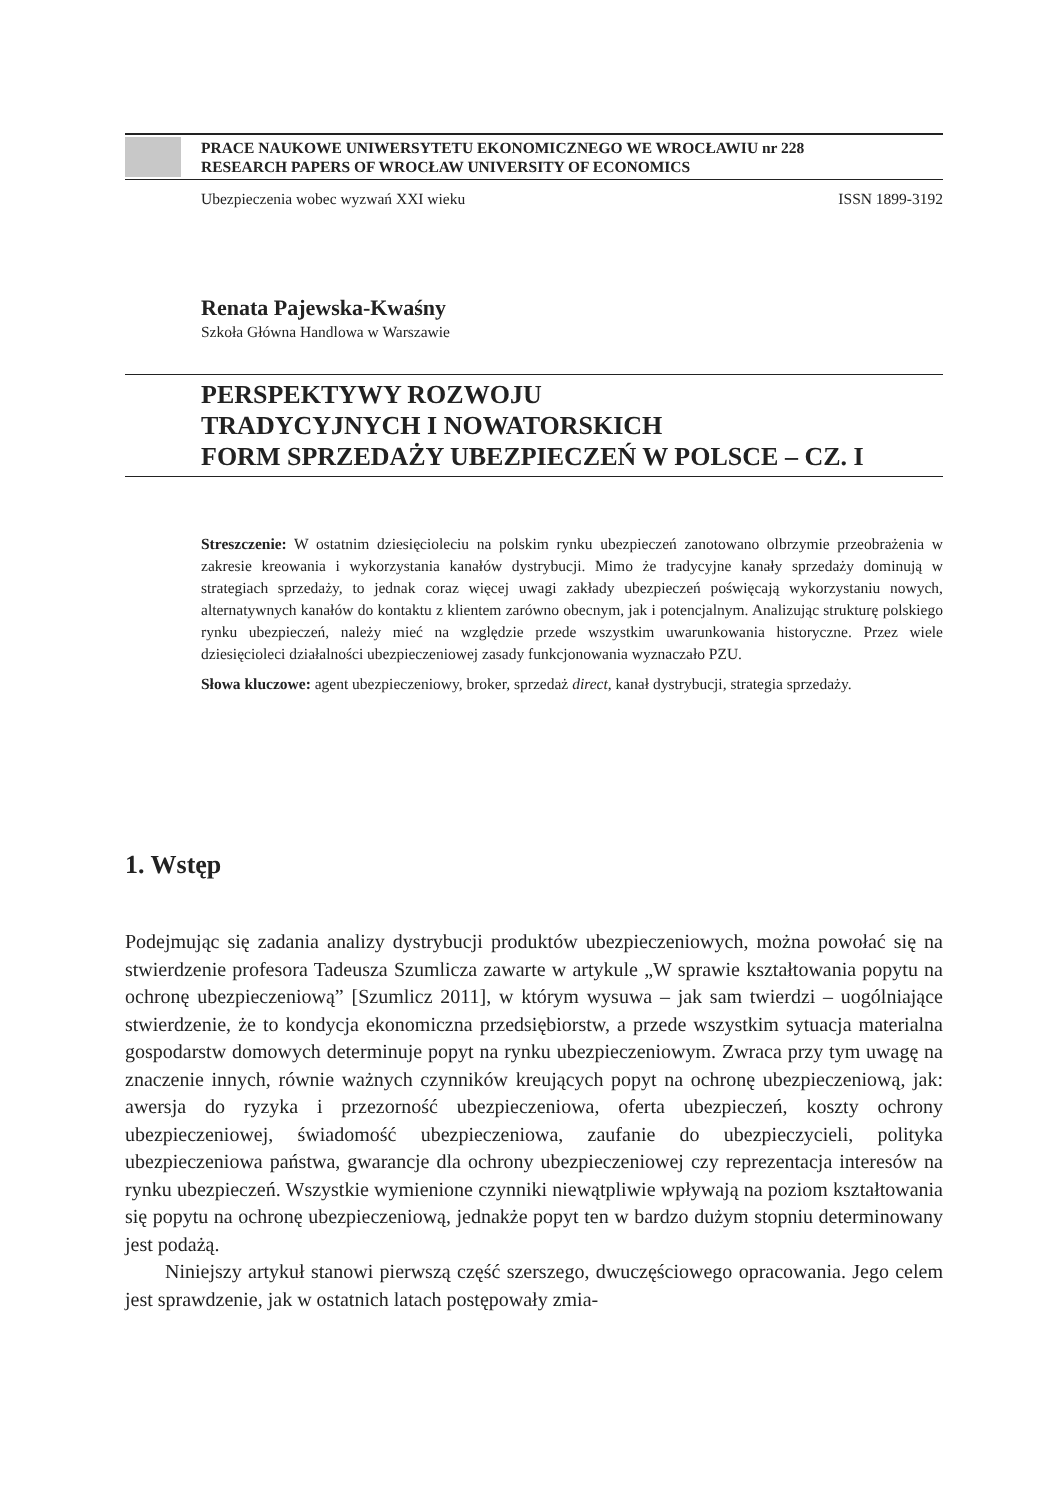PRACE NAUKOWE UNIWERSYTETU EKONOMICZNEGO WE WROCŁAWIU nr 228
RESEARCH PAPERS OF WROCŁAW UNIVERSITY OF ECONOMICS
Ubezpieczenia wobec wyzwań XXI wieku ISSN 1899-3192
Renata Pajewska-Kwaśny
Szkoła Główna Handlowa w Warszawie
PERSPEKTYWY ROZWOJU
TRADYCYJNYCH I NOWATORSKICH
FORM SPRZEDAŻY UBEZPIECZEŃ W POLSCE – CZ. I
Streszczenie: W ostatnim dziesięcioleciu na polskim rynku ubezpieczeń zanotowano olbrzymie przeobrażenia w zakresie kreowania i wykorzystania kanałów dystrybucji. Mimo że tradycyjne kanały sprzedaży dominują w strategiach sprzedaży, to jednak coraz więcej uwagi zakłady ubezpieczeń poświęcają wykorzystaniu nowych, alternatywnych kanałów do kontaktu z klientem zarówno obecnym, jak i potencjalnym. Analizując strukturę polskiego rynku ubezpieczeń, należy mieć na względzie przede wszystkim uwarunkowania historyczne. Przez wiele dziesięcioleci działalności ubezpieczeniowej zasady funkcjonowania wyznaczało PZU.
Słowa kluczowe: agent ubezpieczeniowy, broker, sprzedaż direct, kanał dystrybucji, strategia sprzedaży.
1. Wstęp
Podejmując się zadania analizy dystrybucji produktów ubezpieczeniowych, można powołać się na stwierdzenie profesora Tadeusza Szumlicza zawarte w artykule „W sprawie kształtowania popytu na ochronę ubezpieczeniową” [Szumlicz 2011], w którym wysuwa – jak sam twierdzi – uogólniające stwierdzenie, że to kondycja ekonomiczna przedsiębiorstw, a przede wszystkim sytuacja materialna gospodarstw domowych determinuje popyt na rynku ubezpieczeniowym. Zwraca przy tym uwagę na znaczenie innych, równie ważnych czynników kreujących popyt na ochronę ubezpieczeniową, jak: awersja do ryzyka i przezorność ubezpieczeniowa, oferta ubezpieczeń, koszty ochrony ubezpieczeniowej, świadomość ubezpieczeniowa, zaufanie do ubezpieczycieli, polityka ubezpieczeniowa państwa, gwarancje dla ochrony ubezpieczeniowej czy reprezentacja interesów na rynku ubezpieczeń. Wszystkie wymienione czynniki niewątpliwie wpływają na poziom kształtowania się popytu na ochronę ubezpieczeniową, jednakże popyt ten w bardzo dużym stopniu determinowany jest podażą.
Niniejszy artykuł stanowi pierwszą część szerszego, dwuczęściowego opracowania. Jego celem jest sprawdzenie, jak w ostatnich latach postępowały zmia-